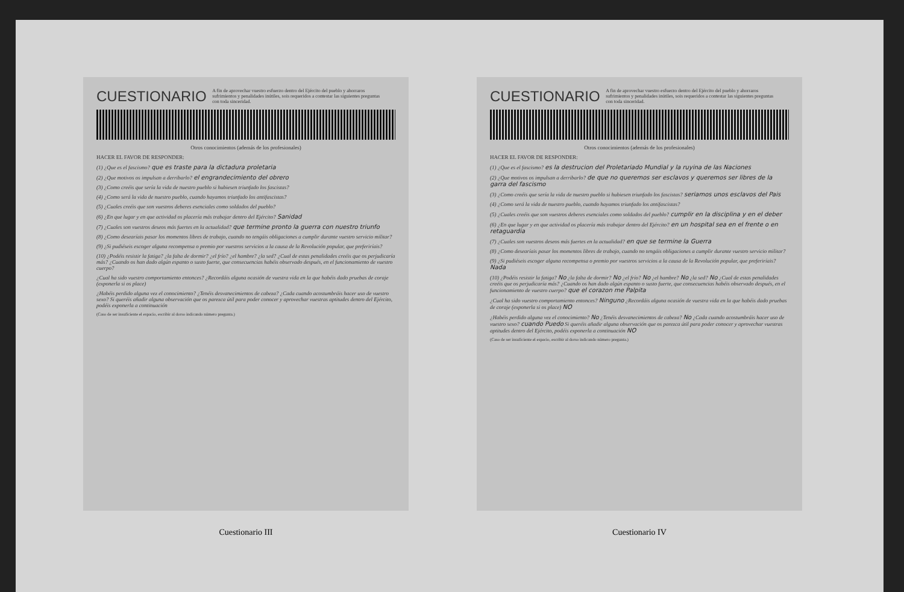CUESTIONARIO
A fin de aprovechar vuestro esfuerzo dentro del Ejército del pueblo y ahorraros sufrimientos y penalidades inútiles, sois requeridos a contestar las siguientes preguntas con toda sinceridad.
Otros conocimientos (además de los profesionales)
HACER EL FAVOR DE RESPONDER:
(1) ¿Que es el fascismo? que es traste para la dictadura proletaria
(2) ¿Que motivos os impulsan a derribarlo? el engrandecimiento del obrero
(3) ¿Como creéis que sería la vida de nuestro pueblo si hubiesen triunfado los fascistas?
(4) ¿Como será la vida de nuestro pueblo, cuando hayamos triunfado los antifascistas?
(5) ¿Cuales creéis que son vuestros deberes esenciales como soldados del pueblo?
(6) ¿En que lugar y en que actividad os placería más trabajar dentro del Ejército? Sanidad
(7) ¿Cuales son vuestros deseos más fuertes en la actualidad? que termine pronto la guerra con nuestro triunfo
(8) ¿Como desearíais pasar los momentos libres de trabajo, cuando no tengáis obligaciones a cumplir durante vuestro servicio militar?
(9) ¿Si pudiéseis escoger alguna recompensa o premio por vuestros servicios a la causa de la Revolución popular, que preferiríais?
(10) ¿Podéis resistir la fatiga? ¿la falta de dormir? ¿el frío? ¿el hambre? ¿la sed? ¿Cual de estas penalidades creéis que os perjudicaría más? ¿Cuando os han dado algún espanto o susto fuerte, que consecuencias habéis observado después, en el funcionamiento de vuestro cuerpo?
¿Cual ha sido vuestro comportamiento entonces? ¿Recordáis alguna ocasión de vuestra vida en la que habéis dado pruebas de coraje (exponerla si os place)
¿Habéis perdido alguna vez el conocimiento? ¿Tenéis desvanecimientos de cabeza? ¿Cada cuando acostumbráis hacer uso de vuestro sexo? Si queréis añadir alguna observación que os parezca útil para poder conocer y aprovechar vuestras aptitudes dentro del Ejército, podéis exponerla a continuación
(Caso de ser insuficiente el espacio, escribir al dorso indicando número pregunta.)
Cuestionario III
CUESTIONARIO
A fin de aprovechar vuestro esfuerzo dentro del Ejército del pueblo y ahorraros sufrimientos y penalidades inútiles, sois requeridos a contestar las siguientes preguntas con toda sinceridad.
Otros conocimientos (además de los profesionales)
HACER EL FAVOR DE RESPONDER:
(1) ¿Que es el fascismo? es la destrucion del Proletariado Mundial y la ruyina de las Naciones
(2) ¿Que motivos os impulsan a derribarlo? de que no queremos ser esclavos y queremos ser libres de la garra del fascismo
(3) ¿Como creéis que sería la vida de nuestro pueblo si hubiesen triunfado los fascistas? seriamos unos esclavos del Pais
(4) ¿Como será la vida de nuestro pueblo, cuando hayamos triunfado los antifascistas?
(5) ¿Cuales creéis que son vuestros deberes esenciales como soldados del pueblo? cumplir en la disciplina y en el deber
(6) ¿En que lugar y en que actividad os placería más trabajar dentro del Ejército? en un hospital sea en el frente o en retaguardia
(7) ¿Cuales son vuestros deseos más fuertes en la actualidad? en que se termine la Guerra
(8) ¿Como desearíais pasar los momentos libres de trabajo, cuando no tengáis obligaciones a cumplir durante vuestro servicio militar?
(9) ¿Si pudiéseis escoger alguna recompensa o premio por vuestros servicios a la causa de la Revolución popular, que preferiríais? Nada
(10) ¿Podéis resistir la fatiga? No ¿la falta de dormir? No ¿el frío? No ¿el hambre? No ¿la sed? No ¿Cual de estas penalidades creéis que os perjudicaría más? ¿Cuando os han dado algún espanto o susto fuerte, que consecuencias habéis observado después, en el funcionamiento de vuestro cuerpo? que el corazon me Palpita
¿Cual ha sido vuestro comportamiento entonces? Ninguno ¿Recordáis alguna ocasión de vuestra vida en la que habéis dado pruebas de coraje (exponerla si os place) NO
¿Habéis perdido alguna vez el conocimiento? No ¿Tenéis desvanecimientos de cabeza? No ¿Cada cuando acostumbráis hacer uso de vuestro sexo? cuando Puedo Si queréis añadir alguna observación que os parezca útil para poder conocer y aprovechar vuestras aptitudes dentro del Ejército, podéis exponerla a continuación NO
(Caso de ser insuficiente el espacio, escribir al dorso indicando número pregunta.)
Cuestionario IV